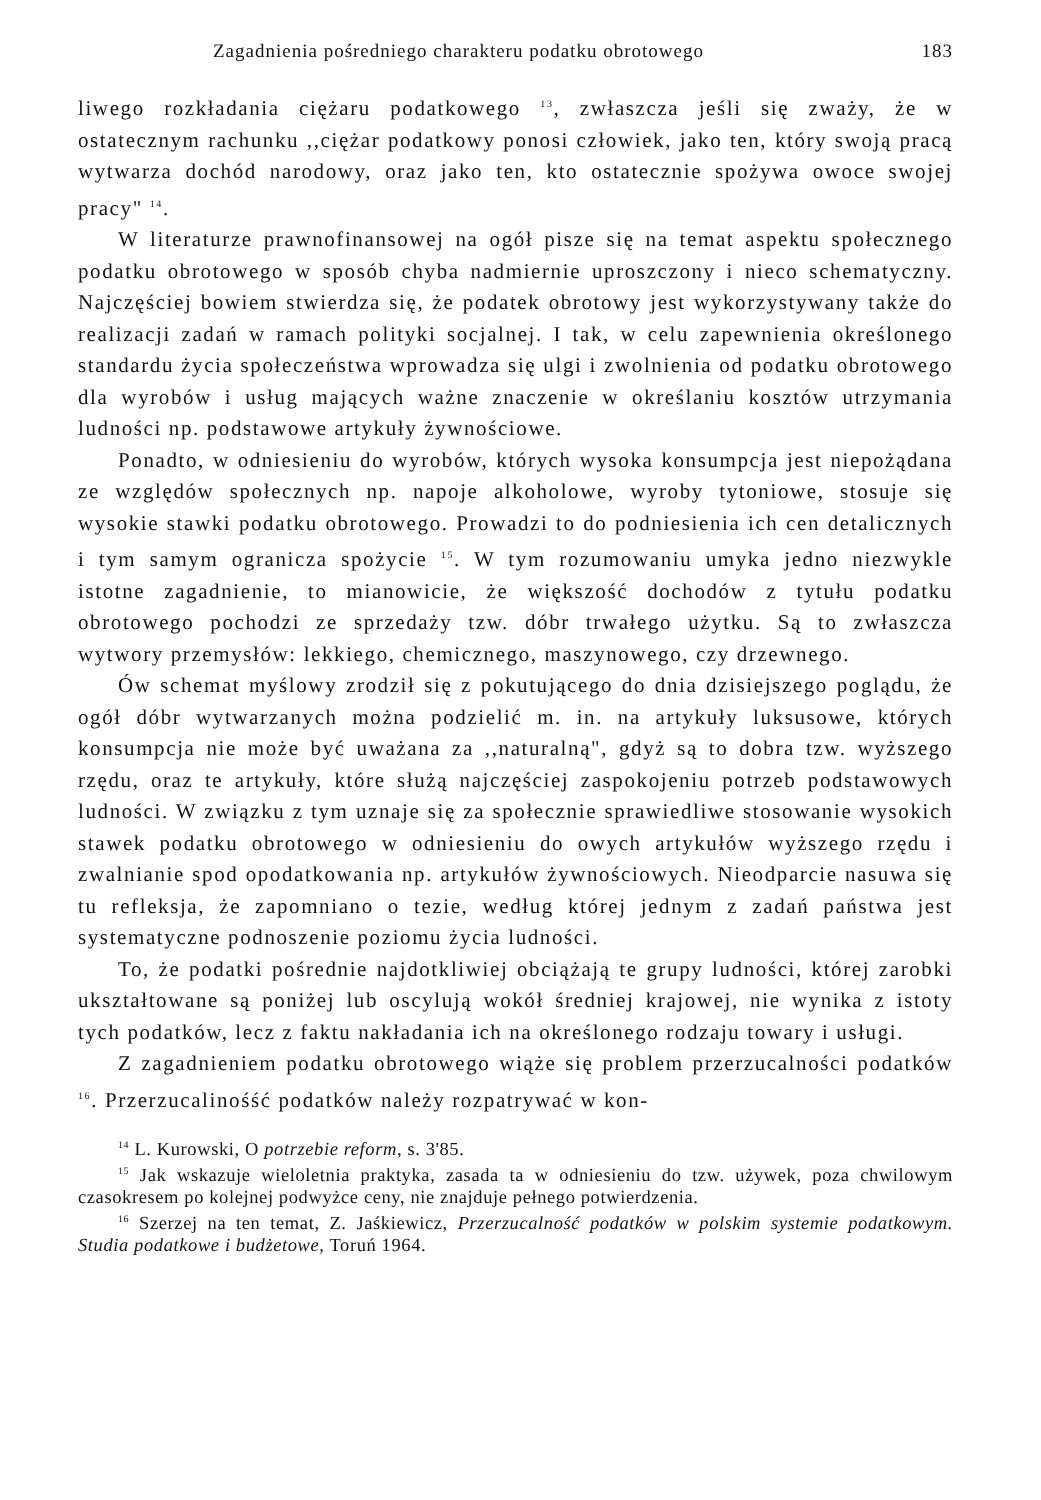Zagadnienia pośredniego charakteru podatku obrotowego 183
liwego rozkładania ciężaru podatkowego <sup>13</sup>, zwłaszcza jeśli się zważy, że w ostatecznym rachunku ,,ciężar podatkowy ponosi człowiek, jako ten, który swoją pracą wytwarza dochód narodowy, oraz jako ten, kto ostatecznie spożywa owoce swojej pracy" <sup>14</sup>.
W literaturze prawnofinansowej na ogół pisze się na temat aspektu społecznego podatku obrotowego w sposób chyba nadmiernie uproszczony i nieco schematyczny. Najczęściej bowiem stwierdza się, że podatek obrotowy jest wykorzystywany także do realizacji zadań w ramach polityki socjalnej. I tak, w celu zapewnienia określonego standardu życia społeczeństwa wprowadza się ulgi i zwolnienia od podatku obrotowego dla wyrobów i usług mających ważne znaczenie w określaniu kosztów utrzymania ludności np. podstawowe artykuły żywnościowe.
Ponadto, w odniesieniu do wyrobów, których wysoka konsumpcja jest niepożądana ze względów społecznych np. napoje alkoholowe, wyroby tytoniowe, stosuje się wysokie stawki podatku obrotowego. Prowadzi to do podniesienia ich cen detalicznych i tym samym ogranicza spożycie <sup>15</sup>. W tym rozumowaniu umyka jedno niezwykle istotne zagadnienie, to mianowicie, że większość dochodów z tytułu podatku obrotowego pochodzi ze sprzedaży tzw. dóbr trwałego użytku. Są to zwłaszcza wytwory przemysłów: lekkiego, chemicznego, maszynowego, czy drzewnego.
Ów schemat myślowy zrodził się z pokutującego do dnia dzisiejszego poglądu, że ogół dóbr wytwarzanych można podzielić m. in. na artykuły luksusowe, których konsumpcja nie może być uważana za ,,naturalną", gdyż są to dobra tzw. wyższego rzędu, oraz te artykuły, które służą najczęściej zaspokojeniu potrzeb podstawowych ludności. W związku z tym uznaje się za społecznie sprawiedliwe stosowanie wysokich stawek podatku obrotowego w odniesieniu do owych artykułów wyższego rzędu i zwalnianie spod opodatkowania np. artykułów żywnościowych. Nieodparcie nasuwa się tu refleksja, że zapomniano o tezie, według której jednym z zadań państwa jest systematyczne podnoszenie poziomu życia ludności.
To, że podatki pośrednie najdotkliwiej obciążają te grupy ludności, której zarobki ukształtowane są poniżej lub oscylują wokół średniej krajowej, nie wynika z istoty tych podatków, lecz z faktu nakładania ich na określonego rodzaju towary i usługi.
Z zagadnieniem podatku obrotowego wiąże się problem przerzucalności podatków <sup>16</sup>. Przerzucalinośść podatków należy rozpatrywać w kon-
<sup>14</sup> L. Kurowski, O potrzebie reform, s. 3'85.
<sup>15</sup> Jak wskazuje wieloletnia praktyka, zasada ta w odniesieniu do tzw. używek, poza chwilowym czasokresem po kolejnej podwyżce ceny, nie znajduje pełnego potwierdzenia.
<sup>16</sup> Szerzej na ten temat, Z. Jaśkiewicz, Przerzucalność podatków w polskim systemie podatkowym. Studia podatkowe i budżetowe, Toruń 1964.